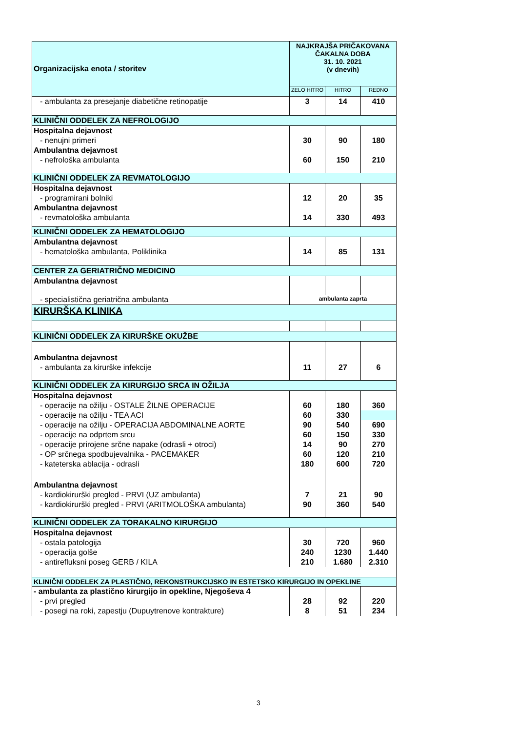| Organizacijska enota / storitev | NAJKRAJŠA PRIČAKOVANA ČAKALNA DOBA 31. 10. 2021 (v dnevih) | | |
| --- | --- | --- | --- |
| | ZELO HITRO | HITRO | REDNO |
| - ambulanta za presejanje diabetične retinopatije | 3 | 14 | 410 |
| KLINIČNI ODDELEK ZA NEFROLOGIJO | | | |
| Hospitalna dejavnost | | | |
| - nenujni primeri | 30 | 90 | 180 |
| Ambulantna dejavnost | | | |
| - nefrološka ambulanta | 60 | 150 | 210 |
| KLINIČNI ODDELEK ZA REVMATOLOGIJO | | | |
| Hospitalna dejavnost | | | |
| - programirani bolniki | 12 | 20 | 35 |
| Ambulantna dejavnost | | | |
| - revmatološka ambulanta | 14 | 330 | 493 |
| KLINIČNI ODDELEK ZA HEMATOLOGIJO | | | |
| Ambulantna dejavnost | | | |
| - hematološka ambulanta, Poliklinika | 14 | 85 | 131 |
| CENTER ZA GERIATRIČNO MEDICINO | | | |
| Ambulantna dejavnost | | | |
| - specialistična geriatrična ambulanta | ambulanta zaprta | | |
| KIRURŠKA KLINIKA | | | |
| KLINIČNI ODDELEK ZA KIRURŠKE OKUŽBE | | | |
| Ambulantna dejavnost | | | |
| - ambulanta za kirurške infekcije | 11 | 27 | 6 |
| KLINIČNI ODDELEK ZA KIRURGIJO SRCA IN OŽILJA | | | |
| Hospitalna dejavnost | | | |
| - operacije na ožilju - OSTALE ŽILNE OPERACIJE | 60 | 180 | 360 |
| - operacije na ožilju - TEA ACI | 60 | 330 | |
| - operacije na ožilju - OPERACIJA ABDOMINALNE AORTE | 90 | 540 | 690 |
| - operacije na odprtem srcu | 60 | 150 | 330 |
| - operacije prirojene srčne napake (odrasli + otroci) | 14 | 90 | 270 |
| - OP srčnega spodbujevalnika - PACEMAKER | 60 | 120 | 210 |
| - kateterska ablacija - odrasli | 180 | 600 | 720 |
| Ambulantna dejavnost | | | |
| - kardiokirurški pregled - PRVI (UZ ambulanta) | 7 | 21 | 90 |
| - kardiokirurški pregled - PRVI (ARITMOLOŠKA ambulanta) | 90 | 360 | 540 |
| KLINIČNI ODDELEK ZA TORAKALNO KIRURGIJO | | | |
| Hospitalna dejavnost | | | |
| - ostala patologija | 30 | 720 | 960 |
| - operacija golše | 240 | 1230 | 1.440 |
| - antirefluksni poseg GERB / KILA | 210 | 1.680 | 2.310 |
| KLINIČNI ODDELEK ZA PLASTIČNO, REKONSTRUKCIJSKO IN ESTETSKO KIRURGIJO IN OPEKLINE | | | |
| - ambulanta za plastično kirurgijo in opekline, Njegoševa 4 | | | |
| - prvi pregled | 28 | 92 | 220 |
| - posegi na roki, zapestju (Dupuytrenove kontrakture) | 8 | 51 | 234 |
3